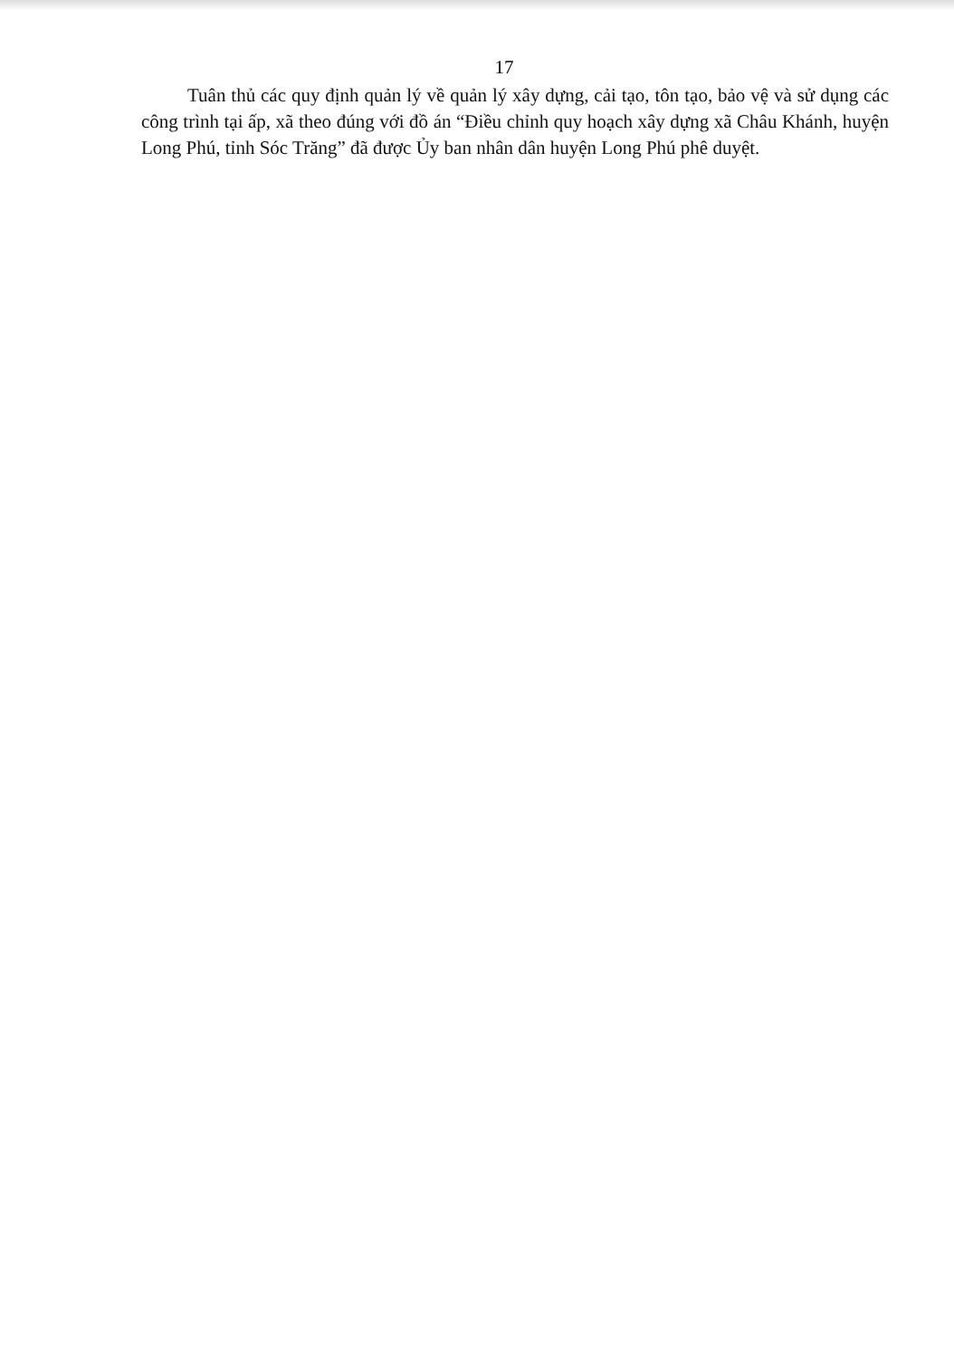17
Tuân thủ các quy định quản lý về quản lý xây dựng, cải tạo, tôn tạo, bảo vệ và sử dụng các công trình tại ấp, xã theo đúng với đồ án “Điều chỉnh quy hoạch xây dựng xã Châu Khánh, huyện Long Phú, tỉnh Sóc Trăng” đã được Ủy ban nhân dân huyện Long Phú phê duyệt.